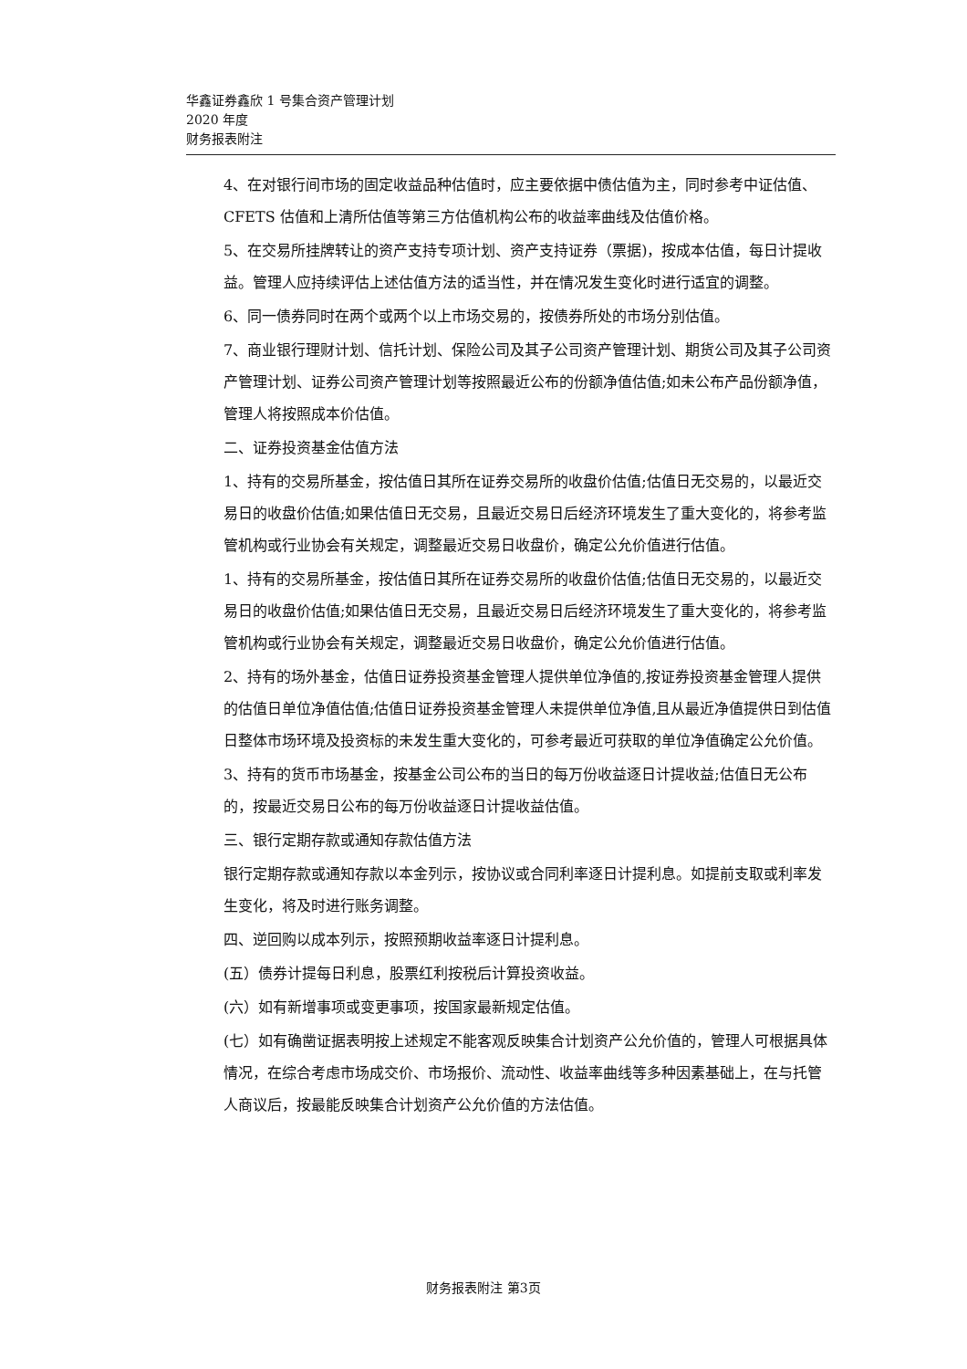华鑫证券鑫欣 1 号集合资产管理计划
2020 年度
财务报表附注
4、在对银行间市场的固定收益品种估值时，应主要依据中债估值为主，同时参考中证估值、CFETS 估值和上清所估值等第三方估值机构公布的收益率曲线及估值价格。
5、在交易所挂牌转让的资产支持专项计划、资产支持证券（票据)，按成本估值，每日计提收益。管理人应持续评估上述估值方法的适当性，并在情况发生变化时进行适宜的调整。
6、同一债券同时在两个或两个以上市场交易的，按债券所处的市场分别估值。
7、商业银行理财计划、信托计划、保险公司及其子公司资产管理计划、期货公司及其子公司资产管理计划、证券公司资产管理计划等按照最近公布的份额净值估值;如未公布产品份额净值，管理人将按照成本价估值。
二、证券投资基金估值方法
1、持有的交易所基金，按估值日其所在证券交易所的收盘价估值;估值日无交易的，以最近交易日的收盘价估值;如果估值日无交易，且最近交易日后经济环境发生了重大变化的，将参考监管机构或行业协会有关规定，调整最近交易日收盘价，确定公允价值进行估值。
1、持有的交易所基金，按估值日其所在证券交易所的收盘价估值;估值日无交易的，以最近交易日的收盘价估值;如果估值日无交易，且最近交易日后经济环境发生了重大变化的，将参考监管机构或行业协会有关规定，调整最近交易日收盘价，确定公允价值进行估值。
2、持有的场外基金，估值日证券投资基金管理人提供单位净值的,按证券投资基金管理人提供的估值日单位净值估值;估值日证券投资基金管理人未提供单位净值,且从最近净值提供日到估值日整体市场环境及投资标的未发生重大变化的，可参考最近可获取的单位净值确定公允价值。
3、持有的货币市场基金，按基金公司公布的当日的每万份收益逐日计提收益;估值日无公布的，按最近交易日公布的每万份收益逐日计提收益估值。
三、银行定期存款或通知存款估值方法
银行定期存款或通知存款以本金列示，按协议或合同利率逐日计提利息。如提前支取或利率发生变化，将及时进行账务调整。
四、逆回购以成本列示，按照预期收益率逐日计提利息。
(五）债券计提每日利息，股票红利按税后计算投资收益。
(六）如有新增事项或变更事项，按国家最新规定估值。
(七）如有确凿证据表明按上述规定不能客观反映集合计划资产公允价值的，管理人可根据具体情况，在综合考虑市场成交价、市场报价、流动性、收益率曲线等多种因素基础上，在与托管人商议后，按最能反映集合计划资产公允价值的方法估值。
财务报表附注 第3页